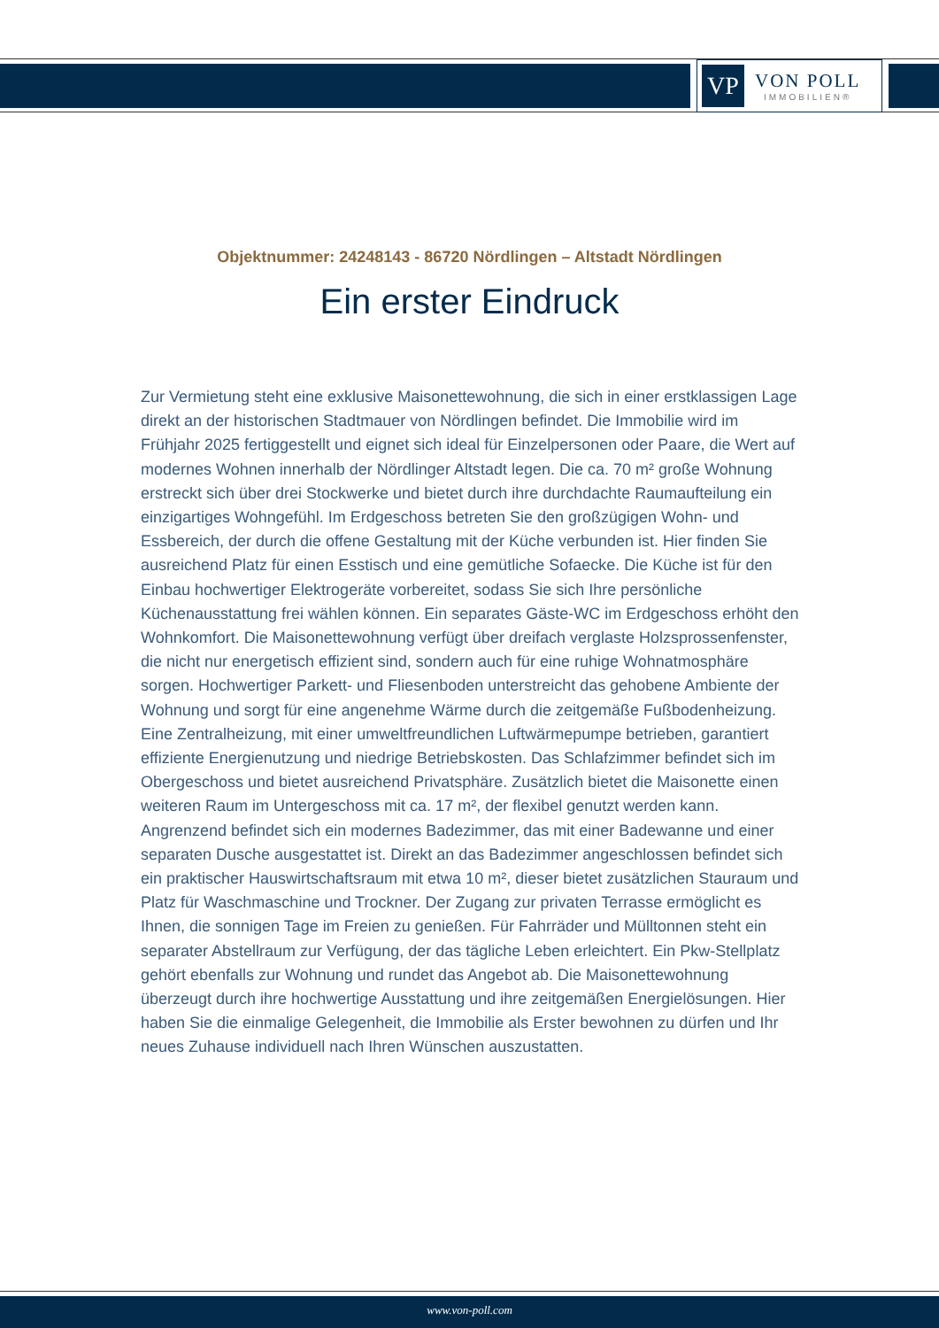VP
VON POLL
IMMOBILIEN®
Objektnummer: 24248143 - 86720 Nördlingen – Altstadt Nördlingen
Ein erster Eindruck
Zur Vermietung steht eine exklusive Maisonettewohnung, die sich in einer erstklassigen Lage direkt an der historischen Stadtmauer von Nördlingen befindet. Die Immobilie wird im Frühjahr 2025 fertiggestellt und eignet sich ideal für Einzelpersonen oder Paare, die Wert auf modernes Wohnen innerhalb der Nördlinger Altstadt legen. Die ca. 70 m² große Wohnung erstreckt sich über drei Stockwerke und bietet durch ihre durchdachte Raumaufteilung ein einzigartiges Wohngefühl. Im Erdgeschoss betreten Sie den großzügigen Wohn- und Essbereich, der durch die offene Gestaltung mit der Küche verbunden ist. Hier finden Sie ausreichend Platz für einen Esstisch und eine gemütliche Sofaecke. Die Küche ist für den Einbau hochwertiger Elektrogeräte vorbereitet, sodass Sie sich Ihre persönliche Küchenausstattung frei wählen können. Ein separates Gäste-WC im Erdgeschoss erhöht den Wohnkomfort. Die Maisonettewohnung verfügt über dreifach verglaste Holzsprossenfenster, die nicht nur energetisch effizient sind, sondern auch für eine ruhige Wohnatmosphäre sorgen. Hochwertiger Parkett- und Fliesenboden unterstreicht das gehobene Ambiente der Wohnung und sorgt für eine angenehme Wärme durch die zeitgemäße Fußbodenheizung. Eine Zentralheizung, mit einer umweltfreundlichen Luftwärmepumpe betrieben, garantiert effiziente Energienutzung und niedrige Betriebskosten. Das Schlafzimmer befindet sich im Obergeschoss und bietet ausreichend Privatsphäre. Zusätzlich bietet die Maisonette einen weiteren Raum im Untergeschoss mit ca. 17 m², der flexibel genutzt werden kann. Angrenzend befindet sich ein modernes Badezimmer, das mit einer Badewanne und einer separaten Dusche ausgestattet ist. Direkt an das Badezimmer angeschlossen befindet sich ein praktischer Hauswirtschaftsraum mit etwa 10 m², dieser bietet zusätzlichen Stauraum und Platz für Waschmaschine und Trockner. Der Zugang zur privaten Terrasse ermöglicht es Ihnen, die sonnigen Tage im Freien zu genießen. Für Fahrräder und Mülltonnen steht ein separater Abstellraum zur Verfügung, der das tägliche Leben erleichtert. Ein Pkw-Stellplatz gehört ebenfalls zur Wohnung und rundet das Angebot ab. Die Maisonettewohnung überzeugt durch ihre hochwertige Ausstattung und ihre zeitgemäßen Energielösungen. Hier haben Sie die einmalige Gelegenheit, die Immobilie als Erster bewohnen zu dürfen und Ihr neues Zuhause individuell nach Ihren Wünschen auszustatten.
www.von-poll.com